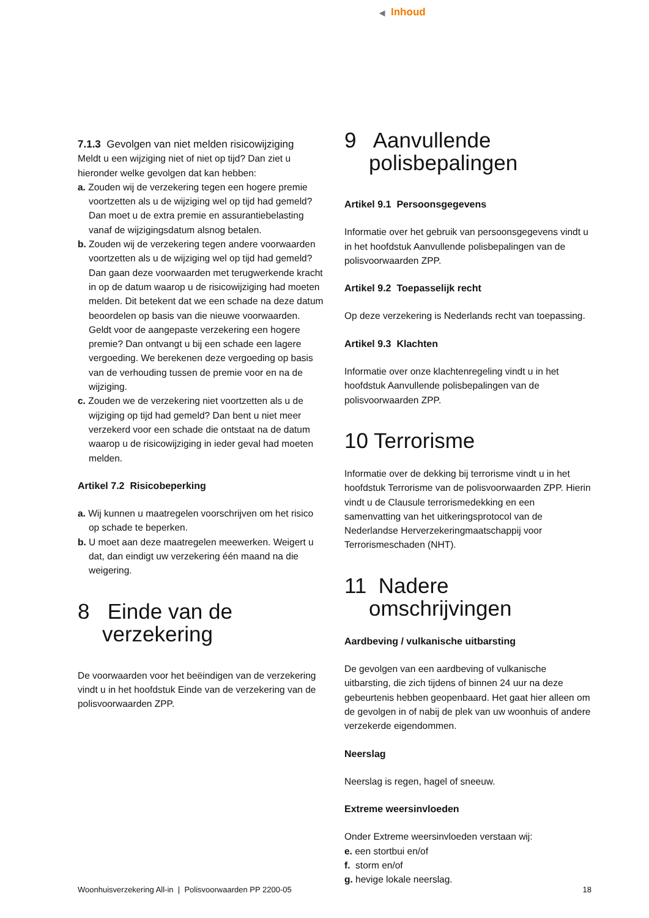◀ Inhoud
7.1.3 Gevolgen van niet melden risicowijziging
Meldt u een wijziging niet of niet op tijd? Dan ziet u hieronder welke gevolgen dat kan hebben:
a. Zouden wij de verzekering tegen een hogere premie voortzetten als u de wijziging wel op tijd had gemeld? Dan moet u de extra premie en assurantiebelasting vanaf de wijzigingsdatum alsnog betalen.
b. Zouden wij de verzekering tegen andere voorwaarden voortzetten als u de wijziging wel op tijd had gemeld? Dan gaan deze voorwaarden met terugwerkende kracht in op de datum waarop u de risicowijziging had moeten melden. Dit betekent dat we een schade na deze datum beoordelen op basis van die nieuwe voorwaarden. Geldt voor de aangepaste verzekering een hogere premie? Dan ontvangt u bij een schade een lagere vergoeding. We berekenen deze vergoeding op basis van de verhouding tussen de premie voor en na de wijziging.
c. Zouden we de verzekering niet voortzetten als u de wijziging op tijd had gemeld? Dan bent u niet meer verzekerd voor een schade die ontstaat na de datum waarop u de risicowijziging in ieder geval had moeten melden.
Artikel 7.2 Risicobeperking
a. Wij kunnen u maatregelen voorschrijven om het risico op schade te beperken.
b. U moet aan deze maatregelen meewerken. Weigert u dat, dan eindigt uw verzekering één maand na die weigering.
8 Einde van de verzekering
De voorwaarden voor het beëindigen van de verzekering vindt u in het hoofdstuk Einde van de verzekering van de polisvoorwaarden ZPP.
9 Aanvullende polisbepalingen
Artikel 9.1 Persoonsgegevens
Informatie over het gebruik van persoonsgegevens vindt u in het hoofdstuk Aanvullende polisbepalingen van de polisvoorwaarden ZPP.
Artikel 9.2 Toepasselijk recht
Op deze verzekering is Nederlands recht van toepassing.
Artikel 9.3 Klachten
Informatie over onze klachtenregeling vindt u in het hoofdstuk Aanvullende polisbepalingen van de polisvoorwaarden ZPP.
10 Terrorisme
Informatie over de dekking bij terrorisme vindt u in het hoofdstuk Terrorisme van de polisvoorwaarden ZPP. Hierin vindt u de Clausule terrorismedekking en een samenvatting van het uitkeringsprotocol van de Nederlandse Herverzekeringmaatschappij voor Terrorismeschaden (NHT).
11 Nadere omschrijvingen
Aardbeving / vulkanische uitbarsting
De gevolgen van een aardbeving of vulkanische uitbarsting, die zich tijdens of binnen 24 uur na deze gebeurtenis hebben geopenbaard. Het gaat hier alleen om de gevolgen in of nabij de plek van uw woonhuis of andere verzekerde eigendommen.
Neerslag
Neerslag is regen, hagel of sneeuw.
Extreme weersinvloeden
Onder Extreme weersinvloeden verstaan wij:
e. een stortbui en/of
f. storm en/of
g. hevige lokale neerslag.
Woonhuisverzekering All-in | Polisvoorwaarden PP 2200-05 18